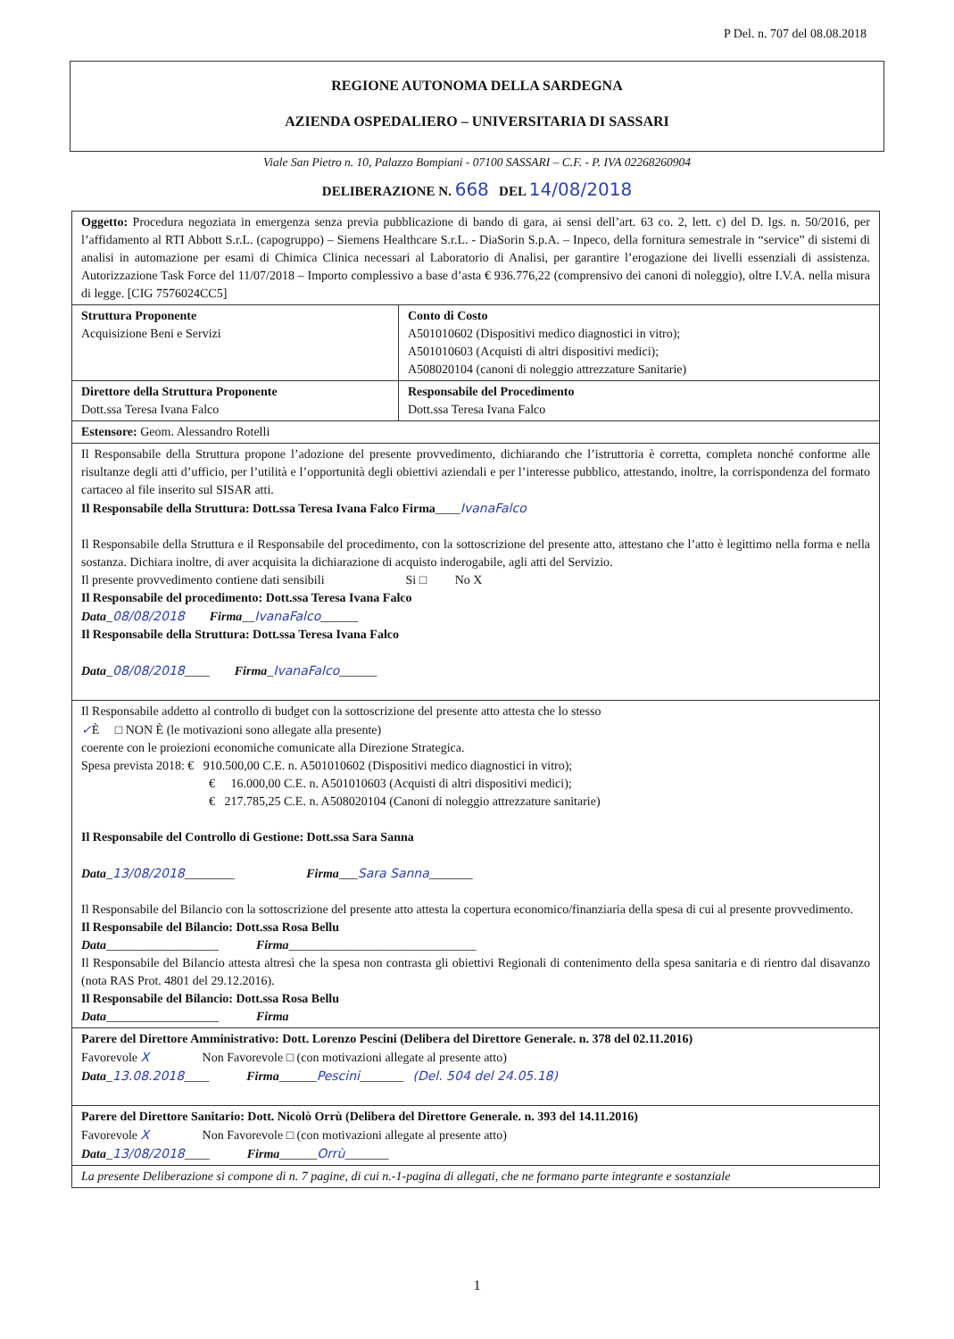P Del. n. 707 del 08.08.2018
REGIONE AUTONOMA DELLA SARDEGNA
AZIENDA OSPEDALIERO – UNIVERSITARIA DI SASSARI
Viale San Pietro n. 10, Palazzo Bompiani - 07100 SASSARI – C.F. - P. IVA 02268260904
DELIBERAZIONE N. 668 DEL 14/08/2018
| Oggetto: Procedura negoziata in emergenza senza previa pubblicazione di bando di gara, ai sensi dell’art. 63 co. 2, lett. c) del D. lgs. n. 50/2016, per l’affidamento al RTI Abbott S.r.L. (capogruppo) – Siemens Healthcare S.r.L. - DiaSorin S.p.A. – Inpeco, della fornitura semestrale in “service” di sistemi di analisi in automazione per esami di Chimica Clinica necessari al Laboratorio di Analisi, per garantire l’erogazione dei livelli essenziali di assistenza. Autorizzazione Task Force del 11/07/2018 – Importo complessivo a base d’asta € 936.776,22 (comprensivo dei canoni di noleggio), oltre I.V.A. nella misura di legge. [CIG 7576024CC5] | |
| Struttura Proponente Acquisizione Beni e Servizi | Conto di Costo A501010602 (Dispositivi medico diagnostici in vitro); A501010603 (Acquisti di altri dispositivi medici); A508020104 (canoni di noleggio attrezzature Sanitarie) |
| Direttore della Struttura Proponente Dott.ssa Teresa Ivana Falco | Responsabile del Procedimento Dott.ssa Teresa Ivana Falco |
| Estensore: Geom. Alessandro Rotelli | |
| Il Responsabile della Struttura propone l’adozione del presente provvedimento, dichiarando che l’istruttoria è corretta, completa nonché conforme alle risultanze degli atti d’ufficio, per l’utilità e l’opportunità degli obiettivi aziendali e per l’interesse pubblico, attestando, inoltre, la corrispondenza del formato cartaceo al file inserito sul SISAR atti. Il Responsabile della Struttura: Dott.ssa Teresa Ivana Falco Firma ____ IvanaFalco Il Responsabile della Struttura e il Responsabile del procedimento, con la sottoscrizione del presente atto, attestano che l’atto è legittimo nella forma e nella sostanza. Dichiara inoltre, di aver acquisita la dichiarazione di acquisto inderogabile, agli atti del Servizio. Il presente provvedimento contiene dati sensibili Si □ No X Il Responsabile del procedimento: Dott.ssa Teresa Ivana Falco Data _ 08/08/2018 Firma __ IvanaFalco ______ Il Responsabile della Struttura: Dott.ssa Teresa Ivana Falco Data _ 08/08/2018 ____ Firma _ IvanaFalco ______ | |
| Il Responsabile addetto al controllo di budget con la sottoscrizione del presente atto attesta che lo stesso ✓ È □ NON È (le motivazioni sono allegate alla presente) coerente con le proiezioni economiche comunicate alla Direzione Strategica. Spesa prevista 2018: € 910.500,00 C.E. n. A501010602 (Dispositivi medico diagnostici in vitro); € 16.000,00 C.E. n. A501010603 (Acquisti di altri dispositivi medici); € 217.785,25 C.E. n. A508020104 (Canoni di noleggio attrezzature sanitarie) Il Responsabile del Controllo di Gestione: Dott.ssa Sara Sanna Data _ 13/08/2018 ________ Firma ___ Sara Sanna _______ Il Responsabile del Bilancio con la sottoscrizione del presente atto attesta la copertura economico/finanziaria della spesa di cui al presente provvedimento. Il Responsabile del Bilancio: Dott.ssa Rosa Bellu Data __________________ Firma ______________________________ Il Responsabile del Bilancio attesta altresì che la spesa non contrasta gli obiettivi Regionali di contenimento della spesa sanitaria e di rientro dal disavanzo (nota RAS Prot. 4801 del 29.12.2016). Il Responsabile del Bilancio: Dott.ssa Rosa Bellu Data __________________ Firma | |
| Parere del Direttore Amministrativo: Dott. Lorenzo Pescini (Delibera del Direttore Generale. n. 378 del 02.11.2016) Favorevole X Non Favorevole □ (con motivazioni allegate al presente atto) Data _ 13.08.2018 ____ Firma ______ Pescini _______ (Del. 504 del 24.05.18) | |
| Parere del Direttore Sanitario: Dott. Nicolò Orrù (Delibera del Direttore Generale. n. 393 del 14.11.2016) Favorevole X Non Favorevole □ (con motivazioni allegate al presente atto) Data _ 13/08/2018 ____ Firma ______ Orrù _______ | |
| La presente Deliberazione si compone di n. 7 pagine, di cui n.-1-pagina di allegati, che ne formano parte integrante e sostanziale | |
1